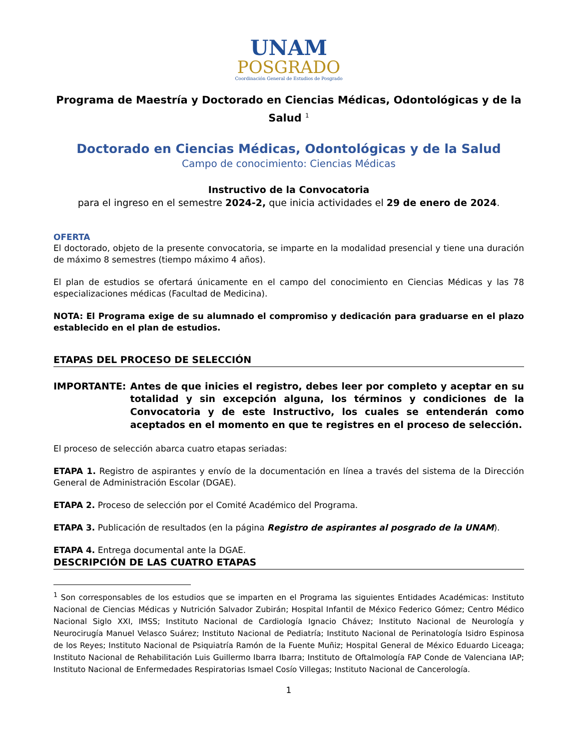UNAM
POSGRADO
Coordinación General de Estudios de Posgrado
Programa de Maestría y Doctorado en Ciencias Médicas, Odontológicas y de la Salud <sup>1</sup>
Doctorado en Ciencias Médicas, Odontológicas y de la Salud
Campo de conocimiento: Ciencias Médicas
Instructivo de la Convocatoria
para el ingreso en el semestre 2024-2, que inicia actividades el 29 de enero de 2024.
OFERTA
El doctorado, objeto de la presente convocatoria, se imparte en la modalidad presencial y tiene una duración de máximo 8 semestres (tiempo máximo 4 años).
El plan de estudios se ofertará únicamente en el campo del conocimiento en Ciencias Médicas y las 78 especializaciones médicas (Facultad de Medicina).
NOTA: El Programa exige de su alumnado el compromiso y dedicación para graduarse en el plazo establecido en el plan de estudios.
ETAPAS DEL PROCESO DE SELECCIÓN
IMPORTANTE: Antes de que inicies el registro, debes leer por completo y aceptar en su totalidad y sin excepción alguna, los términos y condiciones de la Convocatoria y de este Instructivo, los cuales se entenderán como aceptados en el momento en que te registres en el proceso de selección.
El proceso de selección abarca cuatro etapas seriadas:
ETAPA 1. Registro de aspirantes y envío de la documentación en línea a través del sistema de la Dirección General de Administración Escolar (DGAE).
ETAPA 2. Proceso de selección por el Comité Académico del Programa.
ETAPA 3. Publicación de resultados (en la página Registro de aspirantes al posgrado de la UNAM).
ETAPA 4. Entrega documental ante la DGAE.
DESCRIPCIÓN DE LAS CUATRO ETAPAS
<sup>1</sup> Son corresponsables de los estudios que se imparten en el Programa las siguientes Entidades Académicas: Instituto Nacional de Ciencias Médicas y Nutrición Salvador Zubirán; Hospital Infantil de México Federico Gómez; Centro Médico Nacional Siglo XXI, IMSS; Instituto Nacional de Cardiología Ignacio Chávez; Instituto Nacional de Neurología y Neurocirugía Manuel Velasco Suárez; Instituto Nacional de Pediatría; Instituto Nacional de Perinatología Isidro Espinosa de los Reyes; Instituto Nacional de Psiquiatría Ramón de la Fuente Muñiz; Hospital General de México Eduardo Liceaga; Instituto Nacional de Rehabilitación Luis Guillermo Ibarra Ibarra; Instituto de Oftalmología FAP Conde de Valenciana IAP; Instituto Nacional de Enfermedades Respiratorias Ismael Cosío Villegas; Instituto Nacional de Cancerología.
1